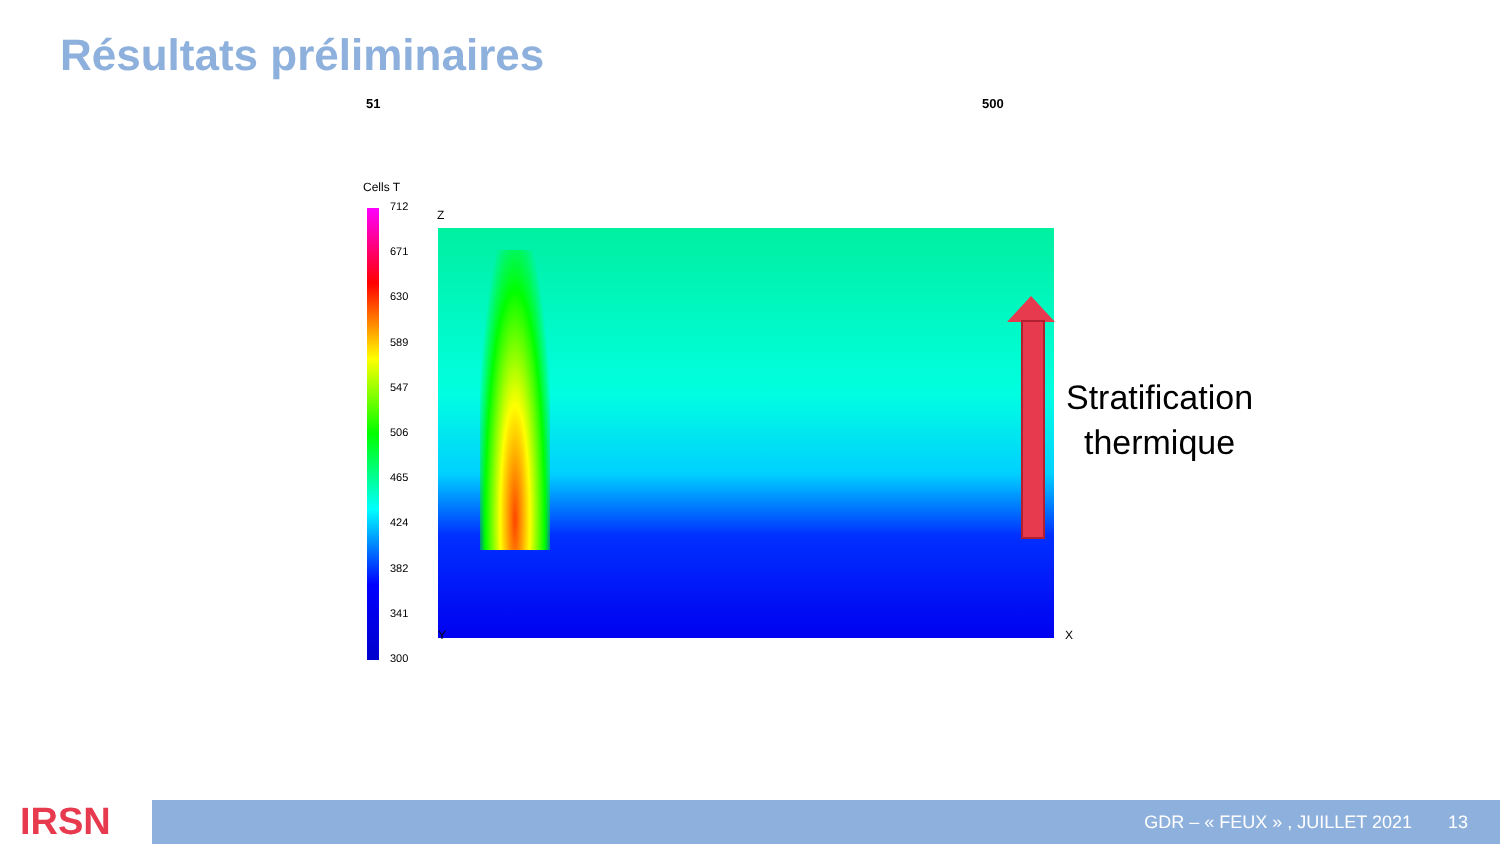Résultats préliminaires
51 500
Cells T
712
671
630
589
547
506
465
424
382
341
300
Z
Y X
Stratification
thermique
IRSN GDR – « FEUX » , JUILLET 2021 13